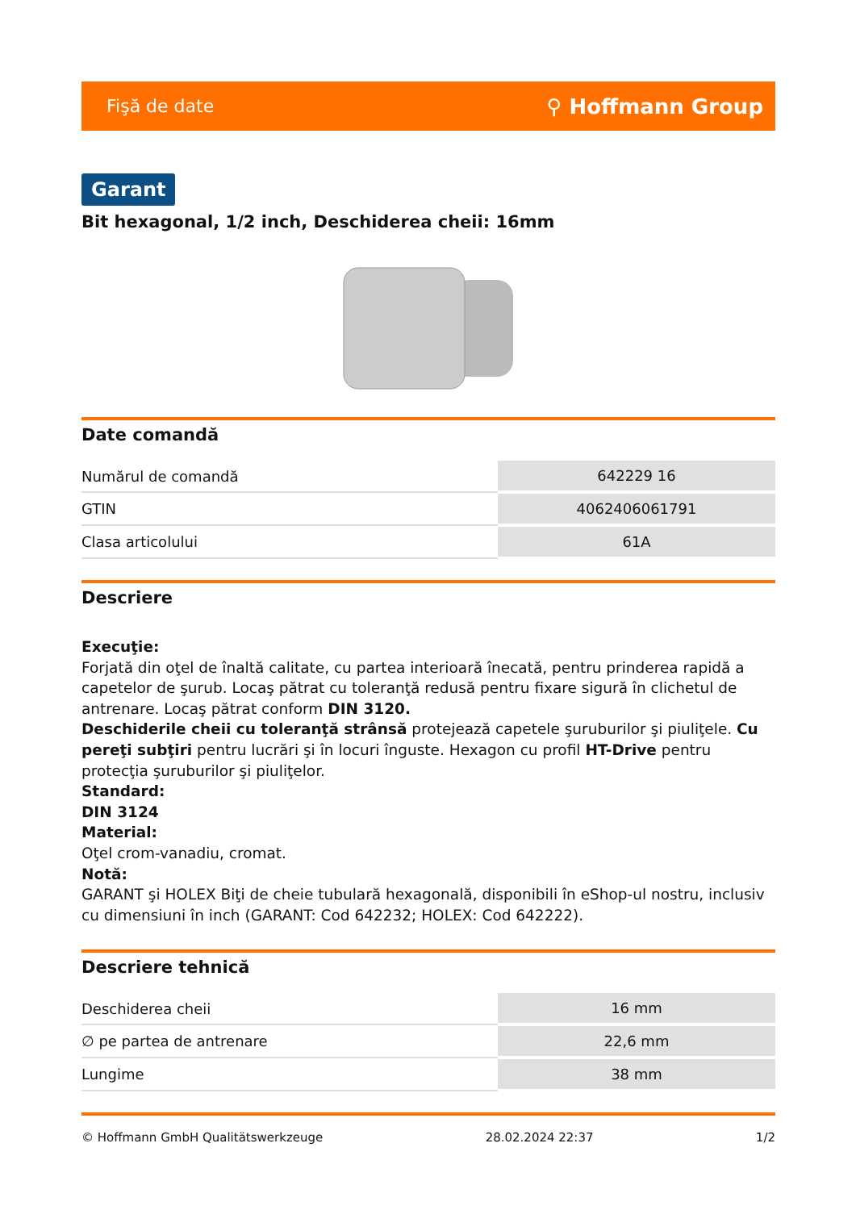Fişă de date ⚲ Hoffmann Group
Garant
Bit hexagonal, 1/2 inch, Deschiderea cheii: 16mm
Date comandă
| Numărul de comandă | 642229 16 |
| GTIN | 4062406061791 |
| Clasa articolului | 61A |
Descriere
Execuţie:
Forjată din oţel de înaltă calitate, cu partea interioară înecată, pentru prinderea rapidă a capetelor de şurub. Locaş pătrat cu toleranţă redusă pentru fixare sigură în clichetul de antrenare. Locaş pătrat conform DIN 3120.
Deschiderile cheii cu toleranţă strânsă protejează capetele şuruburilor şi piuliţele. Cu pereţi subţiri pentru lucrări şi în locuri înguste. Hexagon cu profil HT-Drive pentru protecţia şuruburilor şi piuliţelor.
Standard:
DIN 3124
Material:
Oţel crom-vanadiu, cromat.
Notă:
GARANT şi HOLEX Biţi de cheie tubulară hexagonală, disponibili în eShop-ul nostru, inclusiv cu dimensiuni în inch (GARANT: Cod 642232; HOLEX: Cod 642222).
Descriere tehnică
| Deschiderea cheii | 16 mm |
| ∅ pe partea de antrenare | 22,6 mm |
| Lungime | 38 mm |
© Hoffmann GmbH Qualitätswerkzeuge 28.02.2024 22:37 1/2